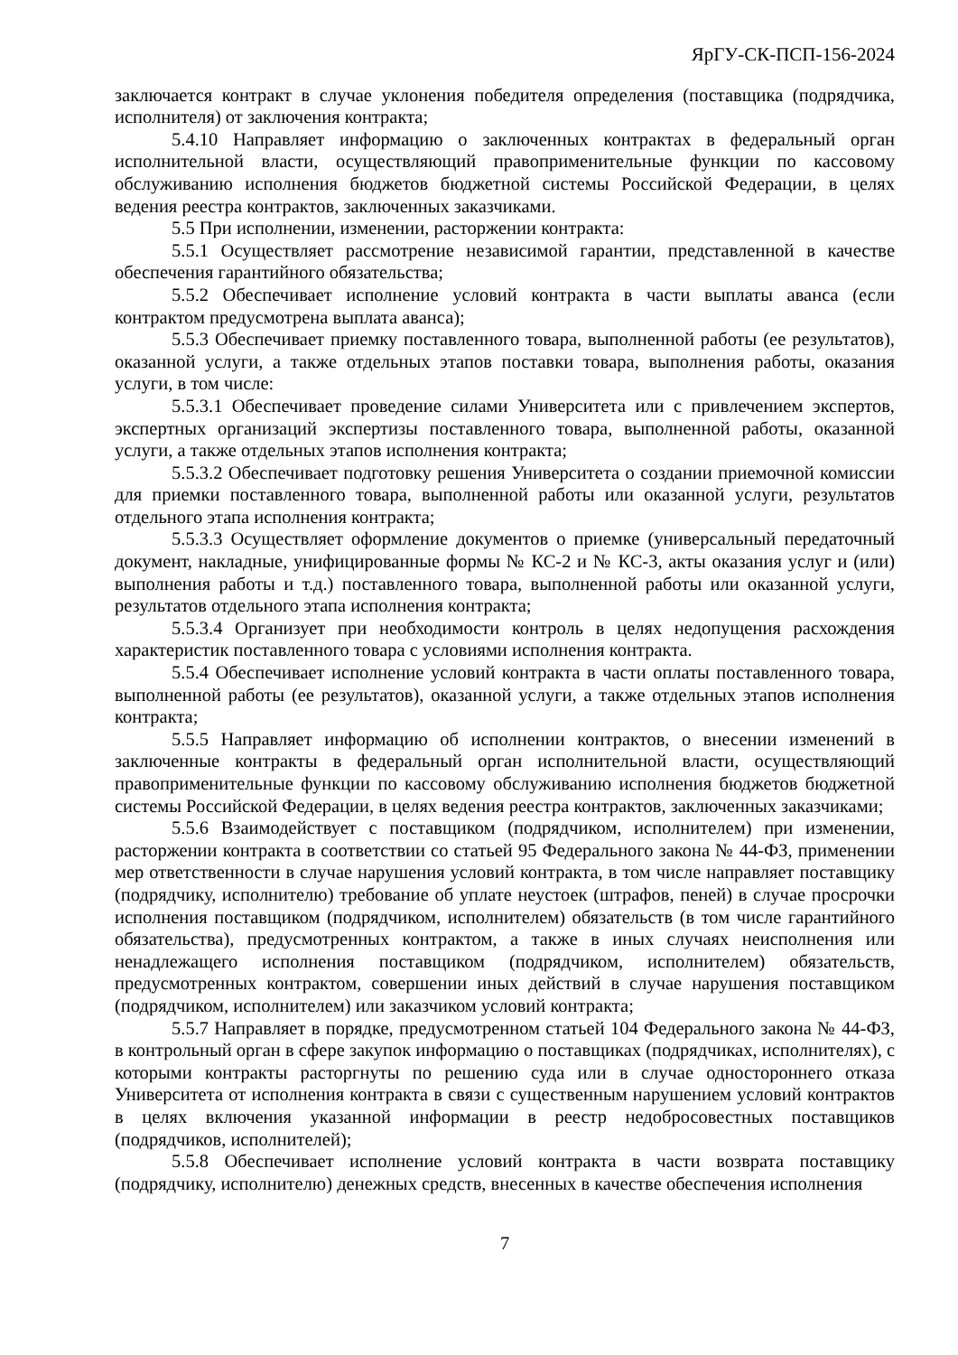ЯрГУ-СК-ПСП-156-2024
заключается контракт в случае уклонения победителя определения (поставщика (подрядчика, исполнителя) от заключения контракта;
5.4.10 Направляет информацию о заключенных контрактах в федеральный орган исполнительной власти, осуществляющий правоприменительные функции по кассовому обслуживанию исполнения бюджетов бюджетной системы Российской Федерации, в целях ведения реестра контрактов, заключенных заказчиками.
5.5 При исполнении, изменении, расторжении контракта:
5.5.1 Осуществляет рассмотрение независимой гарантии, представленной в качестве обеспечения гарантийного обязательства;
5.5.2 Обеспечивает исполнение условий контракта в части выплаты аванса (если контрактом предусмотрена выплата аванса);
5.5.3 Обеспечивает приемку поставленного товара, выполненной работы (ее результатов), оказанной услуги, а также отдельных этапов поставки товара, выполнения работы, оказания услуги, в том числе:
5.5.3.1 Обеспечивает проведение силами Университета или с привлечением экспертов, экспертных организаций экспертизы поставленного товара, выполненной работы, оказанной услуги, а также отдельных этапов исполнения контракта;
5.5.3.2 Обеспечивает подготовку решения Университета о создании приемочной комиссии для приемки поставленного товара, выполненной работы или оказанной услуги, результатов отдельного этапа исполнения контракта;
5.5.3.3 Осуществляет оформление документов о приемке (универсальный передаточный документ, накладные, унифицированные формы № КС-2 и № КС-3, акты оказания услуг и (или) выполнения работы и т.д.) поставленного товара, выполненной работы или оказанной услуги, результатов отдельного этапа исполнения контракта;
5.5.3.4 Организует при необходимости контроль в целях недопущения расхождения характеристик поставленного товара с условиями исполнения контракта.
5.5.4 Обеспечивает исполнение условий контракта в части оплаты поставленного товара, выполненной работы (ее результатов), оказанной услуги, а также отдельных этапов исполнения контракта;
5.5.5 Направляет информацию об исполнении контрактов, о внесении изменений в заключенные контракты в федеральный орган исполнительной власти, осуществляющий правоприменительные функции по кассовому обслуживанию исполнения бюджетов бюджетной системы Российской Федерации, в целях ведения реестра контрактов, заключенных заказчиками;
5.5.6 Взаимодействует с поставщиком (подрядчиком, исполнителем) при изменении, расторжении контракта в соответствии со статьей 95 Федерального закона № 44-ФЗ, применении мер ответственности в случае нарушения условий контракта, в том числе направляет поставщику (подрядчику, исполнителю) требование об уплате неустоек (штрафов, пеней) в случае просрочки исполнения поставщиком (подрядчиком, исполнителем) обязательств (в том числе гарантийного обязательства), предусмотренных контрактом, а также в иных случаях неисполнения или ненадлежащего исполнения поставщиком (подрядчиком, исполнителем) обязательств, предусмотренных контрактом, совершении иных действий в случае нарушения поставщиком (подрядчиком, исполнителем) или заказчиком условий контракта;
5.5.7 Направляет в порядке, предусмотренном статьей 104 Федерального закона № 44-ФЗ, в контрольный орган в сфере закупок информацию о поставщиках (подрядчиках, исполнителях), с которыми контракты расторгнуты по решению суда или в случае одностороннего отказа Университета от исполнения контракта в связи с существенным нарушением условий контрактов в целях включения указанной информации в реестр недобросовестных поставщиков (подрядчиков, исполнителей);
5.5.8 Обеспечивает исполнение условий контракта в части возврата поставщику (подрядчику, исполнителю) денежных средств, внесенных в качестве обеспечения исполнения
7